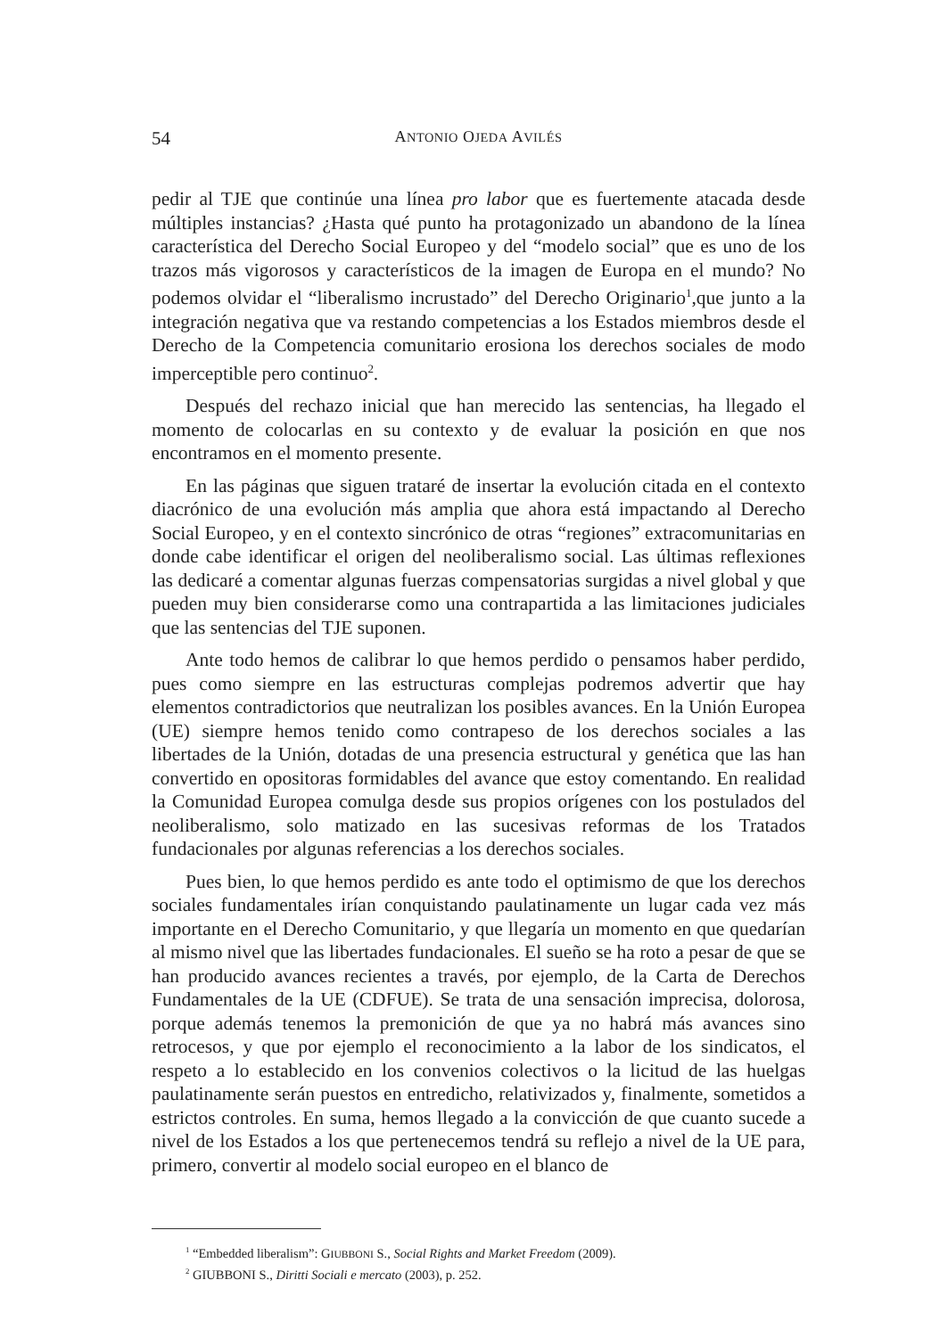54 ANTONIO OJEDA AVILÉS
pedir al TJE que continúe una línea pro labor que es fuertemente atacada desde múltiples instancias? ¿Hasta qué punto ha protagonizado un abandono de la línea característica del Derecho Social Europeo y del “modelo social” que es uno de los trazos más vigorosos y característicos de la imagen de Europa en el mundo? No podemos olvidar el “liberalismo incrustado” del Derecho Originario<sup>1</sup>,que junto a la integración negativa que va restando competencias a los Estados miembros desde el Derecho de la Competencia comunitario erosiona los derechos sociales de modo imperceptible pero continuo<sup>2</sup>.
Después del rechazo inicial que han merecido las sentencias, ha llegado el momento de colocarlas en su contexto y de evaluar la posición en que nos encontramos en el momento presente.
En las páginas que siguen trataré de insertar la evolución citada en el contexto diacrónico de una evolución más amplia que ahora está impactando al Derecho Social Europeo, y en el contexto sincrónico de otras “regiones” extracomunitarias en donde cabe identificar el origen del neoliberalismo social. Las últimas reflexiones las dedicaré a comentar algunas fuerzas compensatorias surgidas a nivel global y que pueden muy bien considerarse como una contrapartida a las limitaciones judiciales que las sentencias del TJE suponen.
Ante todo hemos de calibrar lo que hemos perdido o pensamos haber perdido, pues como siempre en las estructuras complejas podremos advertir que hay elementos contradictorios que neutralizan los posibles avances. En la Unión Europea (UE) siempre hemos tenido como contrapeso de los derechos sociales a las libertades de la Unión, dotadas de una presencia estructural y genética que las han convertido en opositoras formidables del avance que estoy comentando. En realidad la Comunidad Europea comulga desde sus propios orígenes con los postulados del neoliberalismo, solo matizado en las sucesivas reformas de los Tratados fundacionales por algunas referencias a los derechos sociales.
Pues bien, lo que hemos perdido es ante todo el optimismo de que los derechos sociales fundamentales irían conquistando paulatinamente un lugar cada vez más importante en el Derecho Comunitario, y que llegaría un momento en que quedarían al mismo nivel que las libertades fundacionales. El sueño se ha roto a pesar de que se han producido avances recientes a través, por ejemplo, de la Carta de Derechos Fundamentales de la UE (CDFUE). Se trata de una sensación imprecisa, dolorosa, porque además tenemos la premonición de que ya no habrá más avances sino retrocesos, y que por ejemplo el reconocimiento a la labor de los sindicatos, el respeto a lo establecido en los convenios colectivos o la licitud de las huelgas paulatinamente serán puestos en entredicho, relativizados y, finalmente, sometidos a estrictos controles. En suma, hemos llegado a la convicción de que cuanto sucede a nivel de los Estados a los que pertenecemos tendrá su reflejo a nivel de la UE para, primero, convertir al modelo social europeo en el blanco de
<sup>1</sup> “Embedded liberalism”: GIUBBONI S., Social Rights and Market Freedom (2009).
<sup>2</sup> GIUBBONI S., Diritti Sociali e mercato (2003), p. 252.